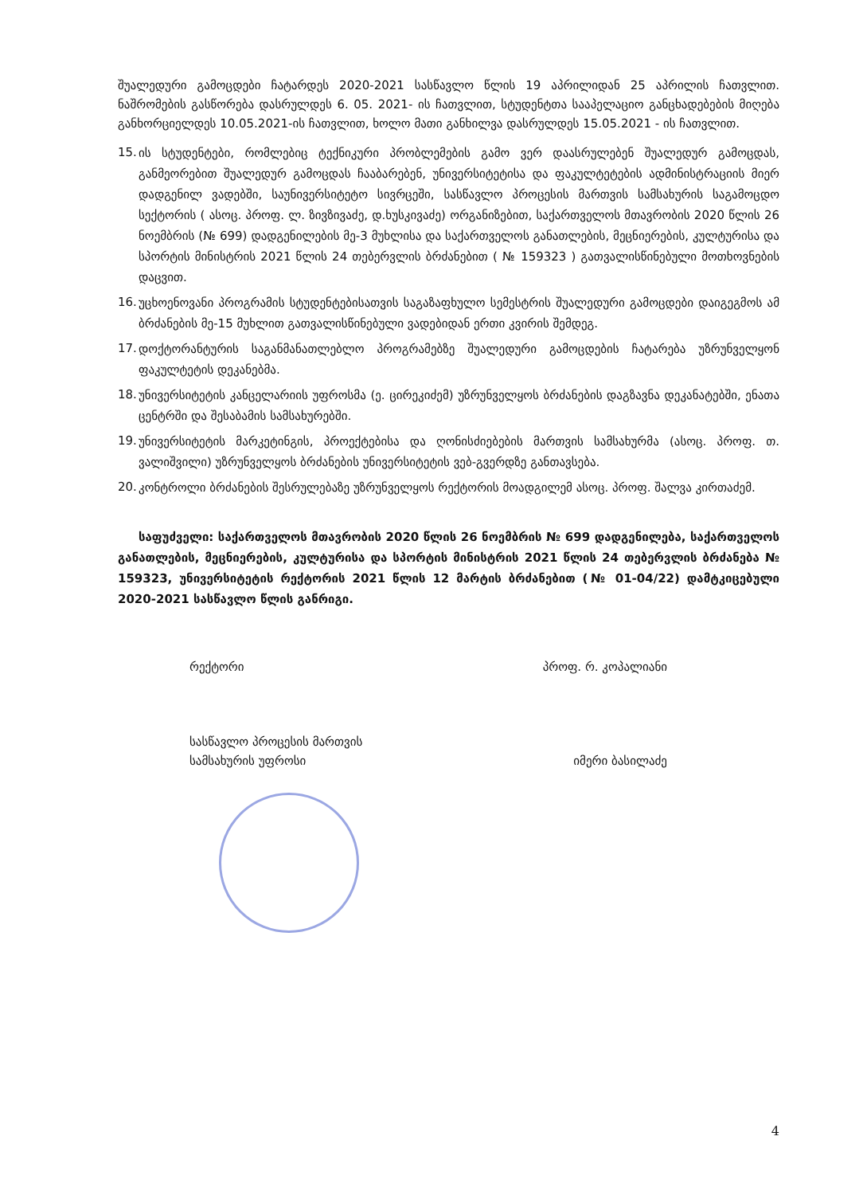შუალედური გამოცდები ჩატარდეს 2020-2021 სასწავლო წლის 19 აპრილიდან 25 აპრილის ჩათვლით. ნაშრომების გასწორება დასრულდეს 6. 05. 2021- ის ჩათვლით, სტუდენტთა სააპელაციო განცხადებების მიღება განხორციელდეს 10.05.2021-ის ჩათვლით, ხოლო მათი განხილვა დასრულდეს 15.05.2021 - ის ჩათვლით.
15. ის სტუდენტები, რომლებიც ტექნიკური პრობლემების გამო ვერ დაასრულებენ შუალედურ გამოცდას, განმეორებით შუალედურ გამოცდას ჩააბარებენ, უნივერსიტეტისა და ფაკულტეტების ადმინისტრაციის მიერ დადგენილ ვადებში, საუნივერსიტეტო სივრცეში, სასწავლო პროცესის მართვის სამსახურის საგამოცდო სექტორის ( ასოც. პროფ. ლ. ზივზივაძე, დ.ხუსკივაძე) ორგანიზებით, საქართველოს მთავრობის 2020 წლის 26 ნოემბრის (№ 699) დადგენილების მე-3 მუხლისა და საქართველოს განათლების, მეცნიერების, კულტურისა და სპორტის მინისტრის 2021 წლის 24 თებერვლის ბრძანებით ( № 159323 ) გათვალისწინებული მოთხოვნების დაცვით.
16. უცხოენოვანი პროგრამის სტუდენტებისათვის საგაზაფხულო სემესტრის შუალედური გამოცდები დაიგეგმოს ამ ბრძანების მე-15 მუხლით გათვალისწინებული ვადებიდან ერთი კვირის შემდეგ.
17. დოქტორანტურის საგანმანათლებლო პროგრამებზე შუალედური გამოცდების ჩატარება უზრუნველყონ ფაკულტეტის დეკანებმა.
18. უნივერსიტეტის კანცელარიის უფროსმა (ე. ცირეკიძემ) უზრუნველყოს ბრძანების დაგზავნა დეკანატებში, ენათა ცენტრში და შესაბამის სამსახურებში.
19. უნივერსიტეტის მარკეტინგის, პროექტებისა და ღონისძიებების მართვის სამსახურმა (ასოც. პროფ. თ. ვალიშვილი) უზრუნველყოს ბრძანების უნივერსიტეტის ვებ-გვერდზე განთავსება.
20. კონტროლი ბრძანების შესრულებაზე უზრუნველყოს რექტორის მოადგილემ ასოც. პროფ. შალვა კირთაძემ.
საფუძველი: საქართველოს მთავრობის 2020 წლის 26 ნოემბრის № 699 დადგენილება, საქართველოს განათლების, მეცნიერების, კულტურისა და სპორტის მინისტრის 2021 წლის 24 თებერვლის ბრძანება № 159323, უნივერსიტეტის რექტორის 2021 წლის 12 მარტის ბრძანებით (№ 01-04/22) დამტკიცებული 2020-2021 სასწავლო წლის განრიგი.
რექტორი პროფ. რ. კოპალიანი
სასწავლო პროცესის მართვის
სამსახურის უფროსი იმერი ბასილაძე
4